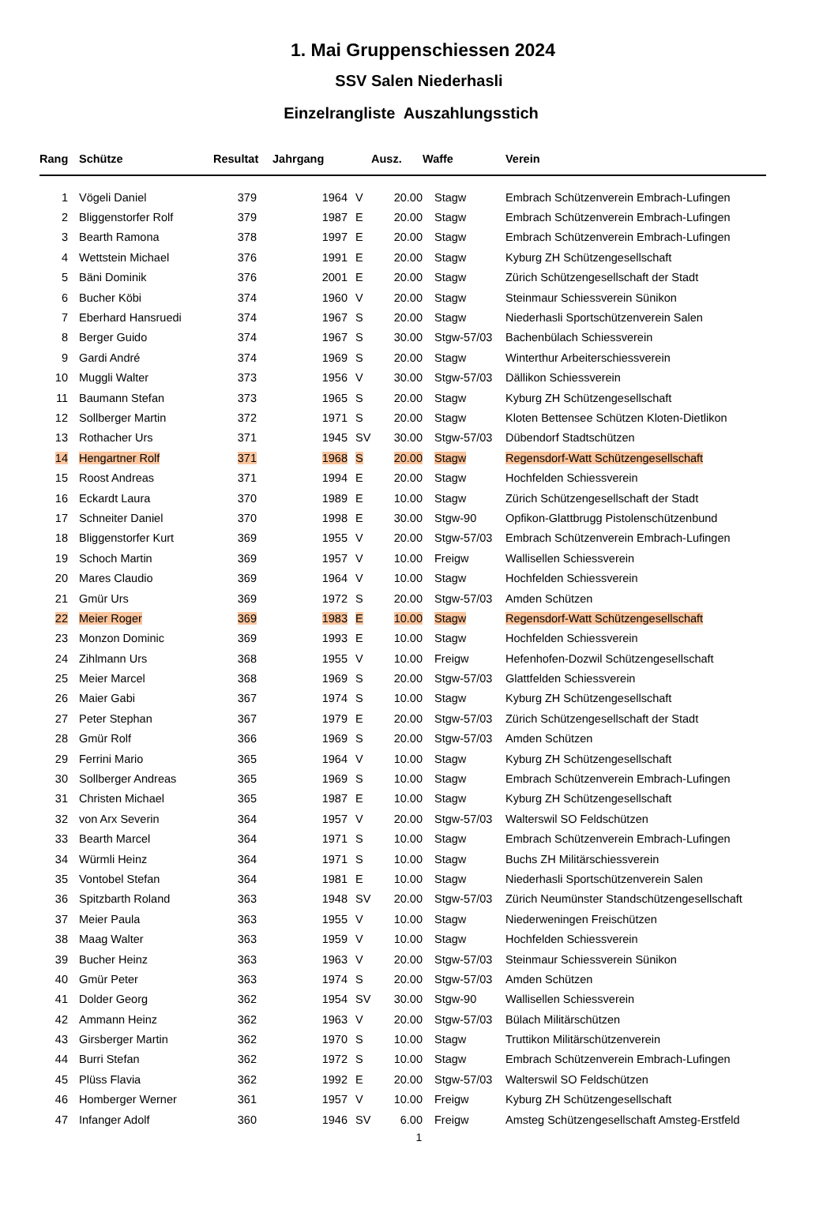1. Mai Gruppenschiessen 2024
SSV Salen Niederhasli
Einzelrangliste Auszahlungsstich
| Rang | Schütze | Resultat | Jahrgang | | Ausz. | Waffe | Verein |
| --- | --- | --- | --- | --- | --- | --- | --- |
| 1 | Vögeli Daniel | 379 | 1964 | V | 20.00 | Stagw | Embrach Schützenverein Embrach-Lufingen |
| 2 | Bliggenstorfer Rolf | 379 | 1987 | E | 20.00 | Stagw | Embrach Schützenverein Embrach-Lufingen |
| 3 | Bearth Ramona | 378 | 1997 | E | 20.00 | Stagw | Embrach Schützenverein Embrach-Lufingen |
| 4 | Wettstein Michael | 376 | 1991 | E | 20.00 | Stagw | Kyburg ZH Schützengesellschaft |
| 5 | Bäni Dominik | 376 | 2001 | E | 20.00 | Stagw | Zürich Schützengesellschaft der Stadt |
| 6 | Bucher Köbi | 374 | 1960 | V | 20.00 | Stagw | Steinmaur Schiessverein Sünikon |
| 7 | Eberhard Hansruedi | 374 | 1967 | S | 20.00 | Stagw | Niederhasli Sportschützenverein Salen |
| 8 | Berger Guido | 374 | 1967 | S | 30.00 | Stgw-57/03 | Bachenbülach Schiessverein |
| 9 | Gardi André | 374 | 1969 | S | 20.00 | Stagw | Winterthur Arbeiterschiessverein |
| 10 | Muggli Walter | 373 | 1956 | V | 30.00 | Stgw-57/03 | Dällikon Schiessverein |
| 11 | Baumann Stefan | 373 | 1965 | S | 20.00 | Stagw | Kyburg ZH Schützengesellschaft |
| 12 | Sollberger Martin | 372 | 1971 | S | 20.00 | Stagw | Kloten Bettensee Schützen Kloten-Dietlikon |
| 13 | Rothacher Urs | 371 | 1945 | SV | 30.00 | Stgw-57/03 | Dübendorf Stadtschützen |
| 14 | Hengartner Rolf | 371 | 1968 | S | 20.00 | Stagw | Regensdorf-Watt Schützengesellschaft |
| 15 | Roost Andreas | 371 | 1994 | E | 20.00 | Stagw | Hochfelden Schiessverein |
| 16 | Eckardt Laura | 370 | 1989 | E | 10.00 | Stagw | Zürich Schützengesellschaft der Stadt |
| 17 | Schneiter Daniel | 370 | 1998 | E | 30.00 | Stgw-90 | Opfikon-Glattbrugg Pistolenschützenbund |
| 18 | Bliggenstorfer Kurt | 369 | 1955 | V | 20.00 | Stgw-57/03 | Embrach Schützenverein Embrach-Lufingen |
| 19 | Schoch Martin | 369 | 1957 | V | 10.00 | Freigw | Wallisellen Schiessverein |
| 20 | Mares Claudio | 369 | 1964 | V | 10.00 | Stagw | Hochfelden Schiessverein |
| 21 | Gmür Urs | 369 | 1972 | S | 20.00 | Stgw-57/03 | Amden Schützen |
| 22 | Meier Roger | 369 | 1983 | E | 10.00 | Stagw | Regensdorf-Watt Schützengesellschaft |
| 23 | Monzon Dominic | 369 | 1993 | E | 10.00 | Stagw | Hochfelden Schiessverein |
| 24 | Zihlmann Urs | 368 | 1955 | V | 10.00 | Freigw | Hefenhofen-Dozwil Schützengesellschaft |
| 25 | Meier Marcel | 368 | 1969 | S | 20.00 | Stgw-57/03 | Glattfelden Schiessverein |
| 26 | Maier Gabi | 367 | 1974 | S | 10.00 | Stagw | Kyburg ZH Schützengesellschaft |
| 27 | Peter Stephan | 367 | 1979 | E | 20.00 | Stgw-57/03 | Zürich Schützengesellschaft der Stadt |
| 28 | Gmür Rolf | 366 | 1969 | S | 20.00 | Stgw-57/03 | Amden Schützen |
| 29 | Ferrini Mario | 365 | 1964 | V | 10.00 | Stagw | Kyburg ZH Schützengesellschaft |
| 30 | Sollberger Andreas | 365 | 1969 | S | 10.00 | Stagw | Embrach Schützenverein Embrach-Lufingen |
| 31 | Christen Michael | 365 | 1987 | E | 10.00 | Stagw | Kyburg ZH Schützengesellschaft |
| 32 | von Arx Severin | 364 | 1957 | V | 20.00 | Stgw-57/03 | Walterswil SO Feldschützen |
| 33 | Bearth Marcel | 364 | 1971 | S | 10.00 | Stagw | Embrach Schützenverein Embrach-Lufingen |
| 34 | Würmli Heinz | 364 | 1971 | S | 10.00 | Stagw | Buchs ZH Militärschiessverein |
| 35 | Vontobel Stefan | 364 | 1981 | E | 10.00 | Stagw | Niederhasli Sportschützenverein Salen |
| 36 | Spitzbarth Roland | 363 | 1948 | SV | 20.00 | Stgw-57/03 | Zürich Neumünster Standschützengesellschaft |
| 37 | Meier Paula | 363 | 1955 | V | 10.00 | Stagw | Niederweningen Freischützen |
| 38 | Maag Walter | 363 | 1959 | V | 10.00 | Stagw | Hochfelden Schiessverein |
| 39 | Bucher Heinz | 363 | 1963 | V | 20.00 | Stgw-57/03 | Steinmaur Schiessverein Sünikon |
| 40 | Gmür Peter | 363 | 1974 | S | 20.00 | Stgw-57/03 | Amden Schützen |
| 41 | Dolder Georg | 362 | 1954 | SV | 30.00 | Stgw-90 | Wallisellen Schiessverein |
| 42 | Ammann Heinz | 362 | 1963 | V | 20.00 | Stgw-57/03 | Bülach Militärschützen |
| 43 | Girsberger Martin | 362 | 1970 | S | 10.00 | Stagw | Truttikon Militärschützenverein |
| 44 | Burri Stefan | 362 | 1972 | S | 10.00 | Stagw | Embrach Schützenverein Embrach-Lufingen |
| 45 | Plüss Flavia | 362 | 1992 | E | 20.00 | Stgw-57/03 | Walterswil SO Feldschützen |
| 46 | Homberger Werner | 361 | 1957 | V | 10.00 | Freigw | Kyburg ZH Schützengesellschaft |
| 47 | Infanger Adolf | 360 | 1946 | SV | 6.00 | Freigw | Amsteg Schützengesellschaft Amsteg-Erstfeld |
1